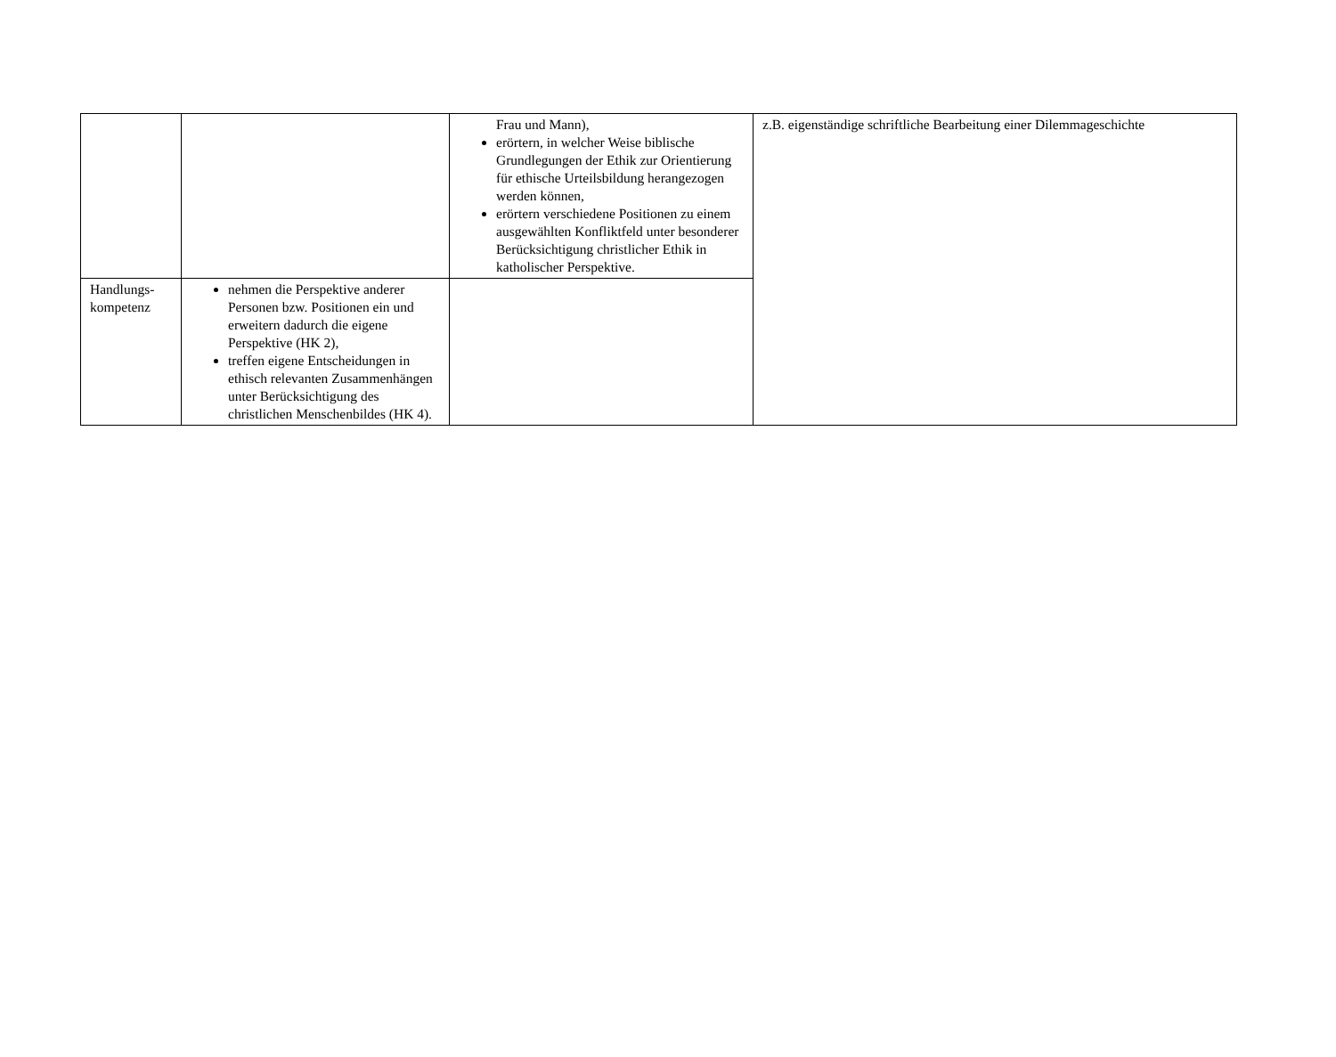| | | Frau und Mann), erörtern, in welcher Weise biblische Grundlegungen der Ethik zur Orientierung für ethische Urteilsbildung herangezogen werden können, erörtern verschiedene Positionen zu einem ausgewählten Konfliktfeld unter besonderer Berücksichtigung christlicher Ethik in katholischer Perspektive. | z.B. eigenständige schriftliche Bearbeitung einer Dilemmageschichte |
| Handlungs- kompetenz | nehmen die Perspektive anderer Personen bzw. Positionen ein und erweitern dadurch die eigene Perspektive (HK 2), treffen eigene Entscheidungen in ethisch relevanten Zusammenhängen unter Berücksichtigung des christlichen Menschenbildes (HK 4). | | |